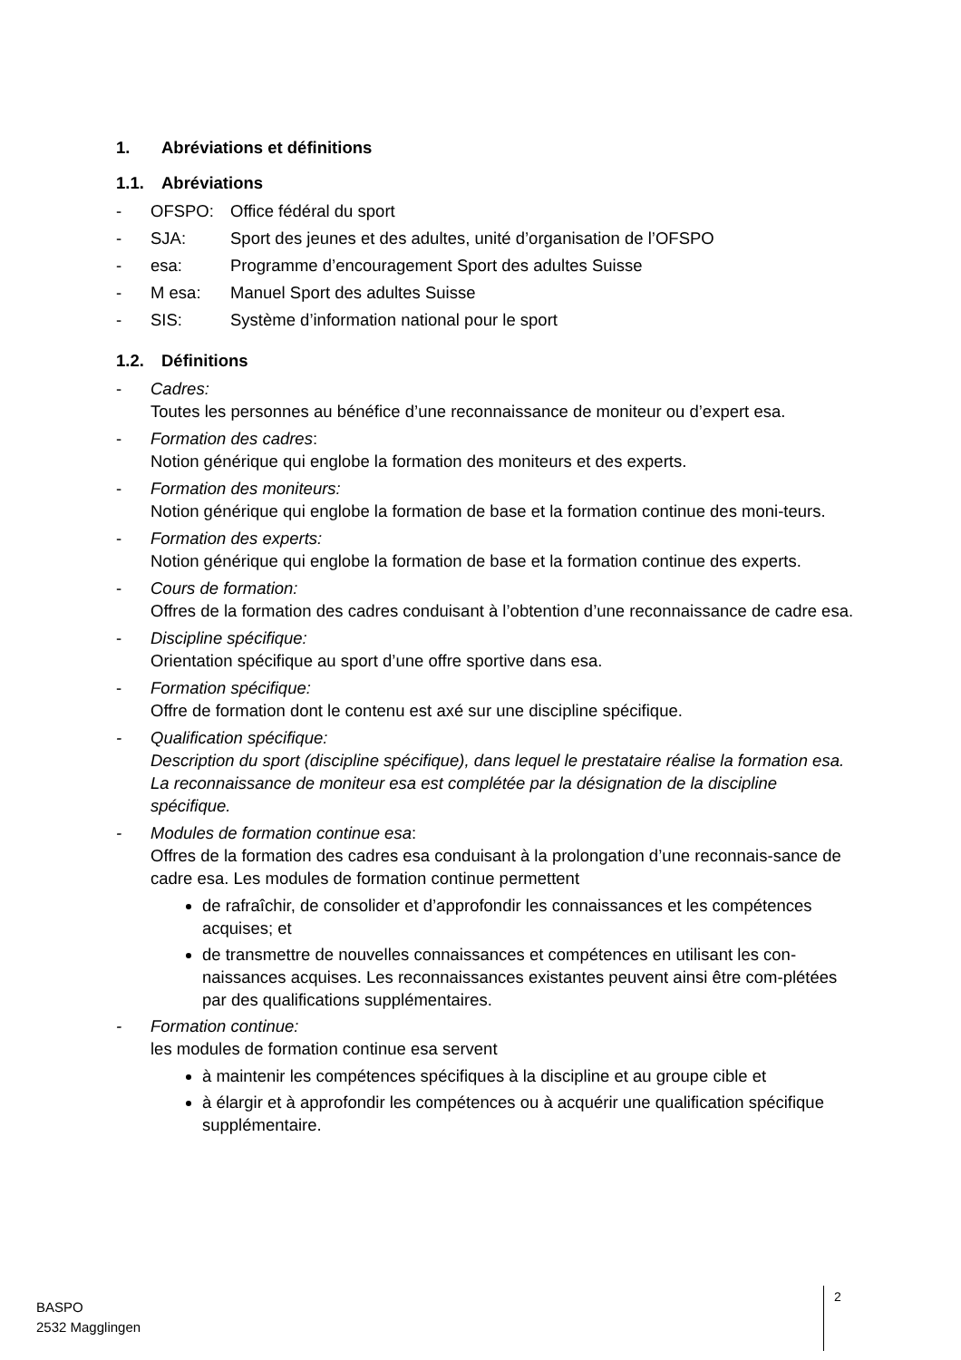1. Abréviations et définitions
1.1. Abréviations
- OFSPO: Office fédéral du sport
- SJA: Sport des jeunes et des adultes, unité d’organisation de l’OFSPO
- esa: Programme d’encouragement Sport des adultes Suisse
- M esa: Manuel Sport des adultes Suisse
- SIS: Système d’information national pour le sport
1.2. Définitions
- Cadres:
Toutes les personnes au bénéfice d’une reconnaissance de moniteur ou d’expert esa.
- Formation des cadres:
Notion générique qui englobe la formation des moniteurs et des experts.
- Formation des moniteurs:
Notion générique qui englobe la formation de base et la formation continue des moni-teurs.
- Formation des experts:
Notion générique qui englobe la formation de base et la formation continue des experts.
- Cours de formation:
Offres de la formation des cadres conduisant à l’obtention d’une reconnaissance de cadre esa.
- Discipline spécifique:
Orientation spécifique au sport d’une offre sportive dans esa.
- Formation spécifique:
Offre de formation dont le contenu est axé sur une discipline spécifique.
- Qualification spécifique:
Description du sport (discipline spécifique), dans lequel le prestataire réalise la formation esa. La reconnaissance de moniteur esa est complétée par la désignation de la discipline spécifique.
- Modules de formation continue esa:
Offres de la formation des cadres esa conduisant à la prolongation d’une reconnais-sance de cadre esa. Les modules de formation continue permettent
de rafraîchir, de consolider et d’approfondir les connaissances et les compétences acquises; et
de transmettre de nouvelles connaissances et compétences en utilisant les con-naissances acquises. Les reconnaissances existantes peuvent ainsi être com-plétées par des qualifications supplémentaires.
- Formation continue:
les modules de formation continue esa servent
à maintenir les compétences spécifiques à la discipline et au groupe cible et
à élargir et à approfondir les compétences ou à acquérir une qualification spécifique supplémentaire.
BASPO
2532 Magglingen
2